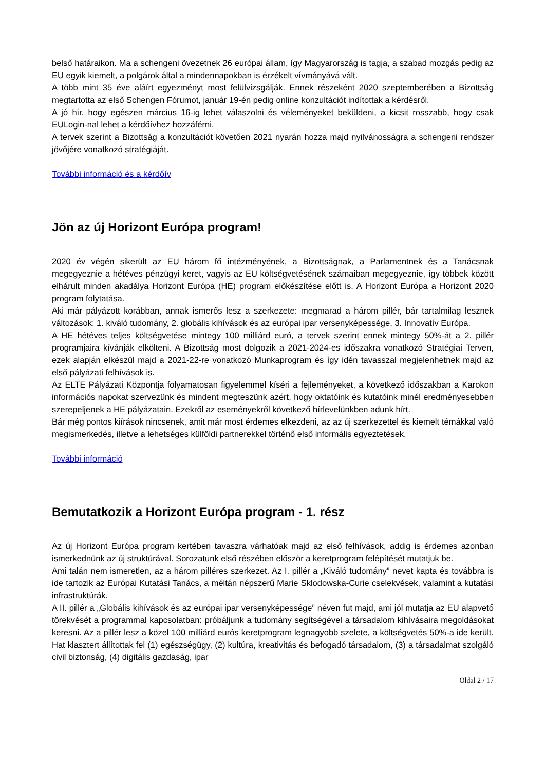belső határaikon. Ma a schengeni övezetnek 26 európai állam, így Magyarország is tagja, a szabad mozgás pedig az EU egyik kiemelt, a polgárok által a mindennapokban is érzékelt vívmányává vált.
A több mint 35 éve aláírt egyezményt most felülvizsgálják. Ennek részeként 2020 szeptemberében a Bizottság megtartotta az első Schengen Fórumot, január 19-én pedig online konzultációt indítottak a kérdésről.
A jó hír, hogy egészen március 16-ig lehet válaszolni és véleményeket beküldeni, a kicsit rosszabb, hogy csak EULogin-nal lehet a kérdőívhez hozzáférni.
A tervek szerint a Bizottság a konzultációt követően 2021 nyarán hozza majd nyilvánosságra a schengeni rendszer jövőjére vonatkozó stratégiáját.
További információ és a kérdőív
Jön az új Horizont Európa program!
2020 év végén sikerült az EU három fő intézményének, a Bizottságnak, a Parlamentnek és a Tanácsnak megegyeznie a hétéves pénzügyi keret, vagyis az EU költségvetésének számaiban megegyeznie, így többek között elhárult minden akadálya Horizont Európa (HE) program előkészítése előtt is. A Horizont Európa a Horizont 2020 program folytatása.
Aki már pályázott korábban, annak ismerős lesz a szerkezete: megmarad a három pillér, bár tartalmilag lesznek változások: 1. kiváló tudomány, 2. globális kihívások és az európai ipar versenyképessége, 3. Innovatív Európa.
A HE hétéves teljes költségvetése mintegy 100 milliárd euró, a tervek szerint ennek mintegy 50%-át a 2. pillér programjaira kívánják elkölteni. A Bizottság most dolgozik a 2021-2024-es időszakra vonatkozó Stratégiai Terven, ezek alapján elkészül majd a 2021-22-re vonatkozó Munkaprogram és így idén tavasszal megjelenhetnek majd az első pályázati felhívások is.
Az ELTE Pályázati Központja folyamatosan figyelemmel kíséri a fejleményeket, a következő időszakban a Karokon információs napokat szervezünk és mindent megteszünk azért, hogy oktatóink és kutatóink minél eredményesebben szerepeljenek a HE pályázatain. Ezekről az eseményekről következő hírlevelünkben adunk hírt.
Bár még pontos kiírások nincsenek, amit már most érdemes elkezdeni, az az új szerkezettel és kiemelt témákkal való megismerkedés, illetve a lehetséges külföldi partnerekkel történő első informális egyeztetések.
További információ
Bemutatkozik a Horizont Európa program - 1. rész
Az új Horizont Európa program kertében tavaszra várhatóak majd az első felhívások, addig is érdemes azonban ismerkednünk az új struktúrával. Sorozatunk első részében először a keretprogram felépítését mutatjuk be.
Ami talán nem ismeretlen, az a három pilléres szerkezet. Az I. pillér a „Kiváló tudomány” nevet kapta és továbbra is ide tartozik az Európai Kutatási Tanács, a méltán népszerű Marie Sklodowska-Curie cselekvések, valamint a kutatási infrastruktúrák.
A II. pillér a „Globális kihívások és az európai ipar versenyképessége” néven fut majd, ami jól mutatja az EU alapvető törekvését a programmal kapcsolatban: próbáljunk a tudomány segítségével a társadalom kihívásaira megoldásokat keresni. Az a pillér lesz a közel 100 milliárd eurós keretprogram legnagyobb szelete, a költségvetés 50%-a ide került. Hat klasztert állítottak fel (1) egészségügy, (2) kultúra, kreativitás és befogadó társadalom, (3) a társadalmat szolgáló civil biztonság, (4) digitális gazdaság, ipar
Oldal 2 / 17